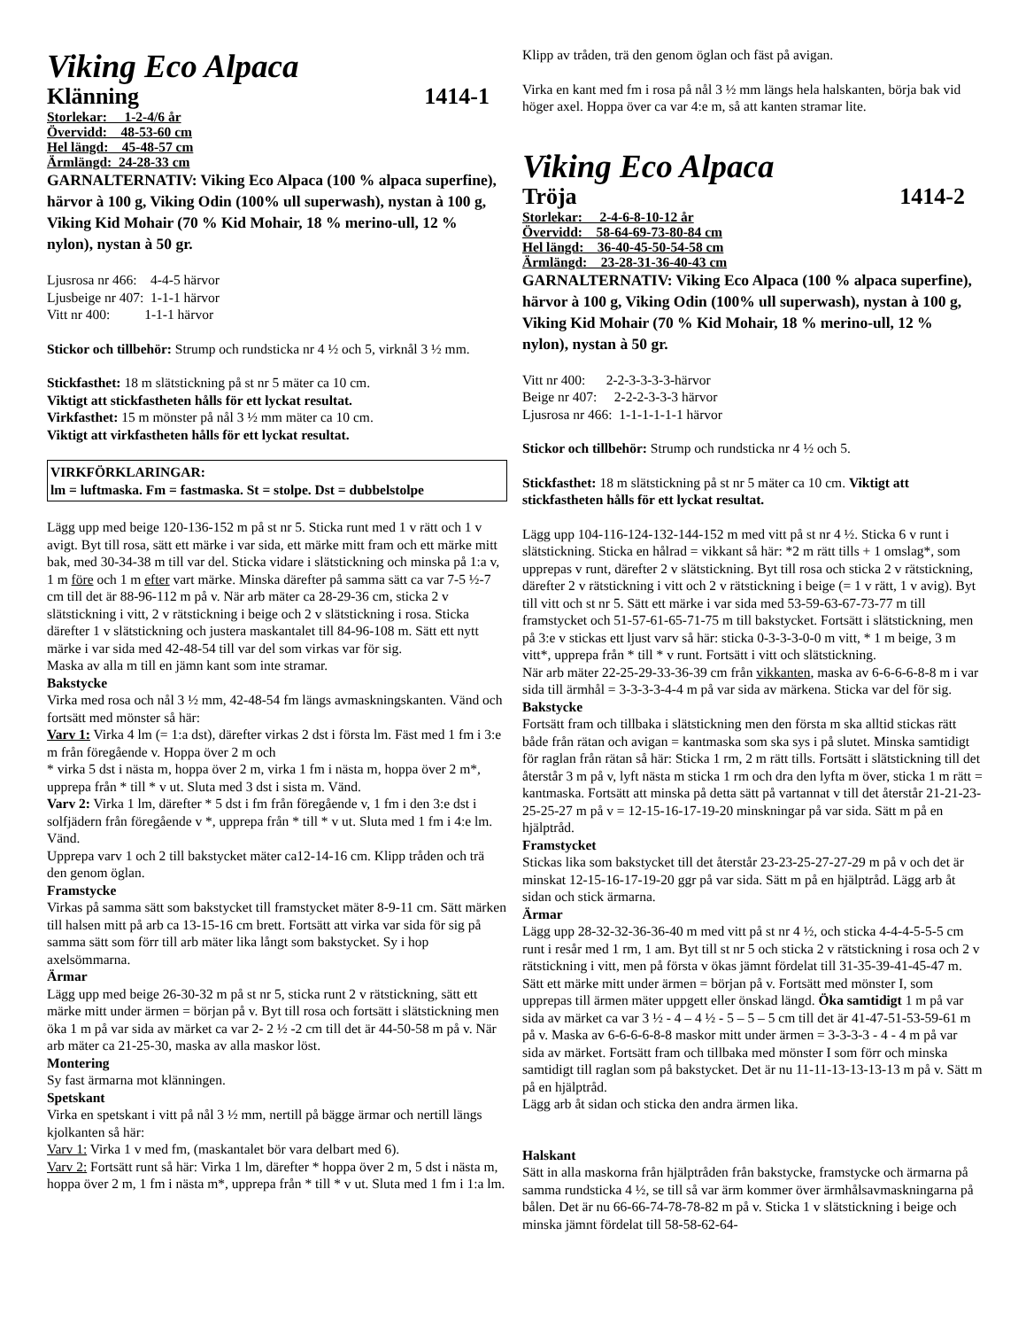Viking Eco Alpaca
Klänning 1414-1
Storlekar: 1-2-4/6 år
Övervidd: 48-53-60 cm
Hel längd: 45-48-57 cm
Ärmlängd: 24-28-33 cm
GARNALTERNATIV: Viking Eco Alpaca (100 % alpaca superfine), härvor à 100 g, Viking Odin (100% ull superwash), nystan à 100 g, Viking Kid Mohair (70 % Kid Mohair, 18 % merino-ull, 12 % nylon), nystan à 50 gr.
Ljusrosa nr 466: 4-4-5 härvor
Ljusbeige nr 407: 1-1-1 härvor
Vitt nr 400: 1-1-1 härvor
Stickor och tillbehör: Strump och rundsticka nr 4 ½ och 5, virknål 3 ½ mm.
Stickfasthet: 18 m slätstickning på st nr 5 mäter ca 10 cm.
Viktigt att stickfastheten hålls för ett lyckat resultat.
Virkfasthet: 15 m mönster på nål 3 ½ mm mäter ca 10 cm.
Viktigt att virkfastheten hålls för ett lyckat resultat.
VIRKFÖRKLARINGAR:
lm = luftmaska. Fm = fastmaska. St = stolpe. Dst = dubbelstolpe
Lägg upp med beige 120-136-152 m på st nr 5. Sticka runt med 1 v rätt och 1 v avigt. Byt till rosa, sätt ett märke i var sida, ett märke mitt fram och ett märke mitt bak, med 30-34-38 m till var del. Sticka vidare i slätstickning och minska på 1:a v, 1 m före och 1 m efter vart märke. Minska därefter på samma sätt ca var 7-5 ½-7 cm till det är 88-96-112 m på v. När arb mäter ca 28-29-36 cm, sticka 2 v slätstickning i vitt, 2 v rätstickning i beige och 2 v slätstickning i rosa. Sticka därefter 1 v slätstickning och justera maskantalet till 84-96-108 m. Sätt ett nytt märke i var sida med 42-48-54 till var del som virkas var för sig.
Maska av alla m till en jämn kant som inte stramar.
Bakstycke
Virka med rosa och nål 3 ½ mm, 42-48-54 fm längs avmaskningskanten. Vänd och fortsätt med mönster så här:
Varv 1: Virka 4 lm (= 1:a dst), därefter virkas 2 dst i första lm. Fäst med 1 fm i 3:e m från föregående v. Hoppa över 2 m och
* virka 5 dst i nästa m, hoppa över 2 m, virka 1 fm i nästa m, hoppa över 2 m*, upprepa från * till * v ut. Sluta med 3 dst i sista m. Vänd.
Varv 2: Virka 1 lm, därefter * 5 dst i fm från föregående v, 1 fm i den 3:e dst i solfjädern från föregående v *, upprepa från * till * v ut. Sluta med 1 fm i 4:e lm. Vänd.
Upprepa varv 1 och 2 till bakstycket mäter ca12-14-16 cm. Klipp tråden och trä den genom öglan.
Framstycke
Virkas på samma sätt som bakstycket till framstycket mäter 8-9-11 cm. Sätt märken till halsen mitt på arb ca 13-15-16 cm brett. Fortsätt att virka var sida för sig på samma sätt som förr till arb mäter lika långt som bakstycket. Sy i hop axelsömmarna.
Ärmar
Lägg upp med beige 26-30-32 m på st nr 5, sticka runt 2 v rätstickning, sätt ett märke mitt under ärmen = början på v. Byt till rosa och fortsätt i slätstickning men öka 1 m på var sida av märket ca var 2- 2 ½ -2 cm till det är 44-50-58 m på v. När arb mäter ca 21-25-30, maska av alla maskor löst.
Montering
Sy fast ärmarna mot klänningen.
Spetskant
Virka en spetskant i vitt på nål 3 ½ mm, nertill på bägge ärmar och nertill längs kjolkanten så här:
Varv 1: Virka 1 v med fm, (maskantalet bör vara delbart med 6).
Varv 2: Fortsätt runt så här: Virka 1 lm, därefter * hoppa över 2 m, 5 dst i nästa m, hoppa över 2 m, 1 fm i nästa m*, upprepa från * till * v ut. Sluta med 1 fm i 1:a lm.
Klipp av tråden, trä den genom öglan och fäst på avigan.
Virka en kant med fm i rosa på nål 3 ½ mm längs hela halskanten, börja bak vid höger axel. Hoppa över ca var 4:e m, så att kanten stramar lite.
Viking Eco Alpaca
Tröja 1414-2
Storlekar: 2-4-6-8-10-12 år
Övervidd: 58-64-69-73-80-84 cm
Hel längd: 36-40-45-50-54-58 cm
Ärmlängd: 23-28-31-36-40-43 cm
GARNALTERNATIV: Viking Eco Alpaca (100 % alpaca superfine), härvor à 100 g, Viking Odin (100% ull superwash), nystan à 100 g, Viking Kid Mohair (70 % Kid Mohair, 18 % merino-ull, 12 % nylon), nystan à 50 gr.
Vitt nr 400: 2-2-3-3-3-3-härvor
Beige nr 407: 2-2-2-3-3-3 härvor
Ljusrosa nr 466: 1-1-1-1-1-1 härvor
Stickor och tillbehör: Strump och rundsticka nr 4 ½ och 5.
Stickfasthet: 18 m slätstickning på st nr 5 mäter ca 10 cm. Viktigt att stickfastheten hålls för ett lyckat resultat.
Lägg upp 104-116-124-132-144-152 m med vitt på st nr 4 ½. Sticka 6 v runt i slätstickning. Sticka en hålrad = vikkant så här: *2 m rätt tills + 1 omslag*, som upprepas v runt, därefter 2 v slätstickning. Byt till rosa och sticka 2 v rätstickning, därefter 2 v rätstickning i vitt och 2 v rätstickning i beige (= 1 v rätt, 1 v avig). Byt till vitt och st nr 5. Sätt ett märke i var sida med 53-59-63-67-73-77 m till framstycket och 51-57-61-65-71-75 m till bakstycket. Fortsätt i slätstickning, men på 3:e v stickas ett ljust varv så här: sticka 0-3-3-3-0-0 m vitt, * 1 m beige, 3 m vitt*, upprepa från * till * v runt. Fortsätt i vitt och slätstickning.
När arb mäter 22-25-29-33-36-39 cm från vikkanten, maska av 6-6-6-6-8-8 m i var sida till ärmhål = 3-3-3-3-4-4 m på var sida av märkena. Sticka var del för sig.
Bakstycke
Fortsätt fram och tillbaka i slätstickning men den första m ska alltid stickas rätt både från rätan och avigan = kantmaska som ska sys i på slutet. Minska samtidigt för raglan från rätan så här: Sticka 1 rm, 2 m rätt tills. Fortsätt i slätstickning till det återstår 3 m på v, lyft nästa m sticka 1 rm och dra den lyfta m över, sticka 1 m rätt = kantmaska. Fortsätt att minska på detta sätt på vartannat v till det återstår 21-21-23-25-25-27 m på v = 12-15-16-17-19-20 minskningar på var sida. Sätt m på en hjälptråd.
Framstycket
Stickas lika som bakstycket till det återstår 23-23-25-27-27-29 m på v och det är minskat 12-15-16-17-19-20 ggr på var sida. Sätt m på en hjälptråd. Lägg arb åt sidan och stick ärmarna.
Ärmar
Lägg upp 28-32-32-36-36-40 m med vitt på st nr 4 ½, och sticka 4-4-4-5-5-5 cm runt i resår med 1 rm, 1 am. Byt till st nr 5 och sticka 2 v rätstickning i rosa och 2 v rätstickning i vitt, men på första v ökas jämnt fördelat till 31-35-39-41-45-47 m. Sätt ett märke mitt under ärmen = början på v. Fortsätt med mönster I, som upprepas till ärmen mäter uppgett eller önskad längd. Öka samtidigt 1 m på var sida av märket ca var 3 ½ - 4 – 4 ½ - 5 – 5 – 5 cm till det är 41-47-51-53-59-61 m på v. Maska av 6-6-6-6-8-8 maskor mitt under ärmen = 3-3-3-3 - 4 - 4 m på var sida av märket. Fortsätt fram och tillbaka med mönster I som förr och minska samtidigt till raglan som på bakstycket. Det är nu 11-11-13-13-13-13 m på v. Sätt m på en hjälptråd.
Lägg arb åt sidan och sticka den andra ärmen lika.
Halskant
Sätt in alla maskorna från hjälptråden från bakstycke, framstycke och ärmarna på samma rundsticka 4 ½, se till så var ärm kommer över ärmhålsavmaskningarna på bålen. Det är nu 66-66-74-78-78-82 m på v. Sticka 1 v slätstickning i beige och minska jämnt fördelat till 58-58-62-64-